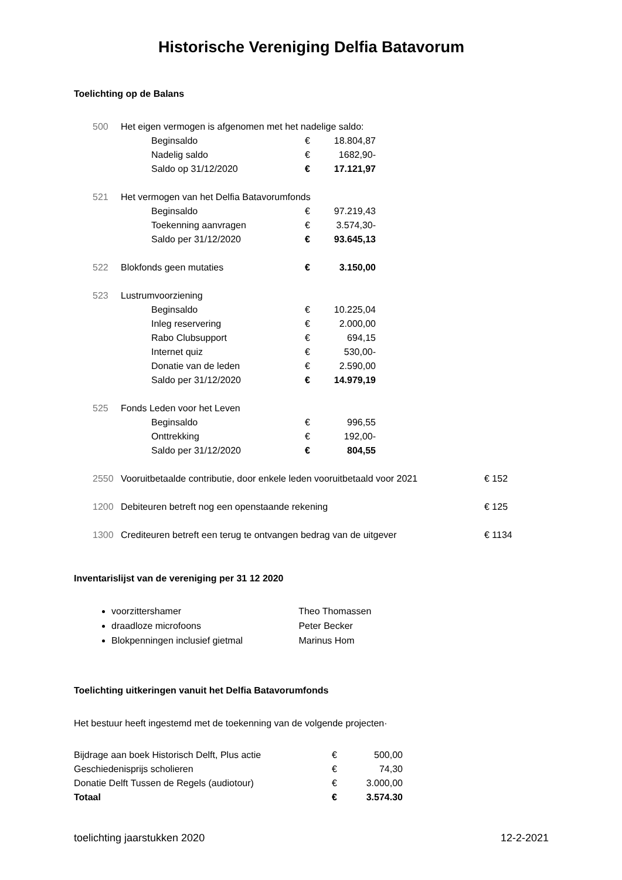Historische Vereniging Delfia Batavorum
Toelichting op de Balans
| 500 | Het eigen vermogen is afgenomen met het nadelige saldo: | | |
| | Beginsaldo | € | 18.804,87 |
| | Nadelig saldo | € | 1682,90- |
| | Saldo op 31/12/2020 | € | 17.121,97 |
| 521 | Het vermogen van het Delfia Batavorumfonds | | |
| | Beginsaldo | € | 97.219,43 |
| | Toekenning aanvragen | € | 3.574,30- |
| | Saldo per 31/12/2020 | € | 93.645,13 |
| 522 | Blokfonds geen mutaties | € | 3.150,00 |
| 523 | Lustrumvoorziening | | |
| | Beginsaldo | € | 10.225,04 |
| | Inleg reservering | € | 2.000,00 |
| | Rabo Clubsupport | € | 694,15 |
| | Internet quiz | € | 530,00- |
| | Donatie van de leden | € | 2.590,00 |
| | Saldo per 31/12/2020 | € | 14.979,19 |
| 525 | Fonds Leden voor het Leven | | |
| | Beginsaldo | € | 996,55 |
| | Onttrekking | € | 192,00- |
| | Saldo per 31/12/2020 | € | 804,55 |
| 2550 | Vooruitbetaalde contributie, door enkele leden vooruitbetaald voor 2021 | € 152 |
| 1200 | Debiteuren betreft nog een openstaande rekening | € 125 |
| 1300 | Crediteuren betreft een terug te ontvangen bedrag van de uitgever | € 1134 |
Inventarislijst van de vereniging per 31 12 2020
voorzittershamer Theo Thomassen
draadloze microfoons Peter Becker
Blokpenningen inclusief gietmal Marinus Hom
Toelichting uitkeringen vanuit het Delfia Batavorumfonds
Het bestuur heeft ingestemd met de toekenning van de volgende projecten·
| Bijdrage aan boek Historisch Delft, Plus actie | € | 500,00 |
| Geschiedenisprijs scholieren | € | 74,30 |
| Donatie Delft Tussen de Regels (audiotour) | € | 3.000,00 |
| Totaal | € | 3.574.30 |
toelichting jaarstukken 2020 12-2-2021